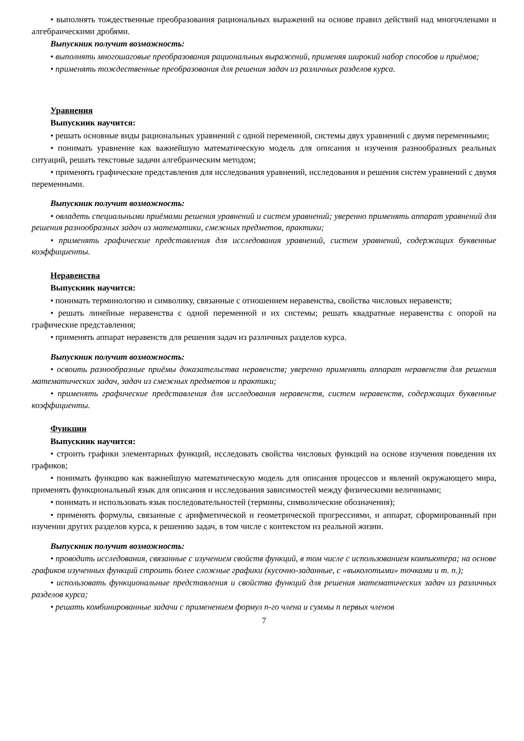• выполнять тождественные преобразования рациональных выражений на основе правил действий над многочленами и алгебраическими дробями.
Выпускник получит возможность:
• выполнять многошаговые преобразования рациональных выражений, применяя широкий набор способов и приёмов;
• применять тождественные преобразования для решения задач из различных разделов курса.
Уравнения
Выпускник научится:
• решать основные виды рациональных уравнений с одной переменной, системы двух уравнений с двумя переменными;
• понимать уравнение как важнейшую математическую модель для описания и изучения разнообразных реальных ситуаций, решать текстовые задачи алгебраическим методом;
• применять графические представления для исследования уравнений, исследования и решения систем уравнений с двумя переменными.
Выпускник получит возможность:
• овладеть специальными приёмами решения уравнений и систем уравнений; уверенно применять аппарат уравнений для решения разнообразных задач из математики, смежных предметов, практики;
• применять графические представления для исследования уравнений, систем уравнений, содержащих буквенные коэффициенты.
Неравенства
Выпускник научится:
• понимать терминологию и символику, связанные с отношением неравенства, свойства числовых неравенств;
• решать линейные неравенства с одной переменной и их системы; решать квадратные неравенства с опорой на графические представления;
• применять аппарат неравенств для решения задач из различных разделов курса.
Выпускник получит возможность:
• освоить разнообразные приёмы доказательства неравенств; уверенно применять аппарат неравенств для решения математических задач, задач из смежных предметов и практики;
• применять графические представления для исследования неравенств, систем неравенств, содержащих буквенные коэффициенты.
Функции
Выпускник научится:
• строить графики элементарных функций, исследовать свойства числовых функций на основе изучения поведения их графиков;
• понимать функцию как важнейшую математическую модель для описания процессов и явлений окружающего мира, применять функциональный язык для описания и исследования зависимостей между физическими величинами;
• понимать и использовать язык последовательностей (термины, символические обозначения);
• применять формулы, связанные с арифметической и геометрической прогрессиями, и аппарат, сформированный при изучении других разделов курса, к решению задач, в том числе с контекстом из реальной жизни.
Выпускник получит возможность:
• проводить исследования, связанные с изучением свойств функций, в том числе с использованием компьютера; на основе графиков изученных функций строить более сложные графики (кусочно-заданные, с «выколотыми» точками и т. п.);
• использовать функциональные представления и свойства функций для решения математических задач из различных разделов курса;
• решать комбинированные задачи с применением формул n-го члена и суммы n первых членов
7